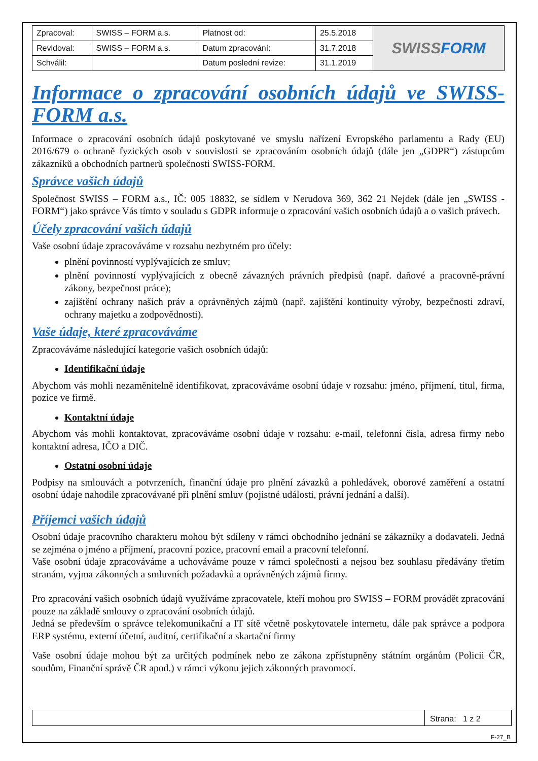| Zpracoval: | SWISS – FORM a.s. | Platnost od: | 25.5.2018 | SWISS FORM |
| Revidoval: | SWISS – FORM a.s. | Datum zpracování: | 31.7.2018 | |
| Schválil: | | Datum poslední revize: | 31.1.2019 | |
Informace o zpracování osobních údajů ve SWISS-FORM a.s.
Informace o zpracování osobních údajů poskytované ve smyslu nařízení Evropského parlamentu a Rady (EU) 2016/679 o ochraně fyzických osob v souvislosti se zpracováním osobních údajů (dále jen „GDPR“) zástupcům zákazníků a obchodních partnerů společnosti SWISS-FORM.
Správce vašich údajů
Společnost SWISS – FORM a.s., IČ: 005 18832, se sídlem v Nerudova 369, 362 21 Nejdek (dále jen „SWISS - FORM“) jako správce Vás tímto v souladu s GDPR informuje o zpracování vašich osobních údajů a o vašich právech.
Účely zpracování vašich údajů
Vaše osobní údaje zpracováváme v rozsahu nezbytném pro účely:
plnění povinností vyplývajících ze smluv;
plnění povinností vyplývajících z obecně závazných právních předpisů (např. daňové a pracovně-právní zákony, bezpečnost práce);
zajištění ochrany našich práv a oprávněných zájmů (např. zajištění kontinuity výroby, bezpečnosti zdraví, ochrany majetku a zodpovědnosti).
Vaše údaje, které zpracováváme
Zpracováváme následující kategorie vašich osobních údajů:
Identifikační údaje
Abychom vás mohli nezaměnitelně identifikovat, zpracováváme osobní údaje v rozsahu: jméno, příjmení, titul, firma, pozice ve firmě.
Kontaktní údaje
Abychom vás mohli kontaktovat, zpracováváme osobní údaje v rozsahu: e-mail, telefonní čísla, adresa firmy nebo kontaktní adresa, IČO a DIČ.
Ostatní osobní údaje
Podpisy na smlouvách a potvrzeních, finanční údaje pro plnění závazků a pohledávek, oborové zaměření a ostatní osobní údaje nahodile zpracovávané při plnění smluv (pojistné události, právní jednání a další).
Příjemci vašich údajů
Osobní údaje pracovního charakteru mohou být sdíleny v rámci obchodního jednání se zákazníky a dodavateli. Jedná se zejména o jméno a příjmení, pracovní pozice, pracovní email a pracovní telefonní.
Vaše osobní údaje zpracováváme a uchováváme pouze v rámci společnosti a nejsou bez souhlasu předávány třetím stranám, vyjma zákonných a smluvních požadavků a oprávněných zájmů firmy.
Pro zpracování vašich osobních údajů využíváme zpracovatele, kteří mohou pro SWISS – FORM provádět zpracování pouze na základě smlouvy o zpracování osobních údajů.
Jedná se především o správce telekomunikační a IT sítě včetně poskytovatele internetu, dále pak správce a podpora ERP systému, externí účetní, auditní, certifikační a skartační firmy
Vaše osobní údaje mohou být za určitých podmínek nebo ze zákona zpřístupněny státním orgánům (Policii ČR, soudům, Finanční správě ČR apod.) v rámci výkonu jejich zákonných pravomocí.
Strana: 1 z 2
F-27_B